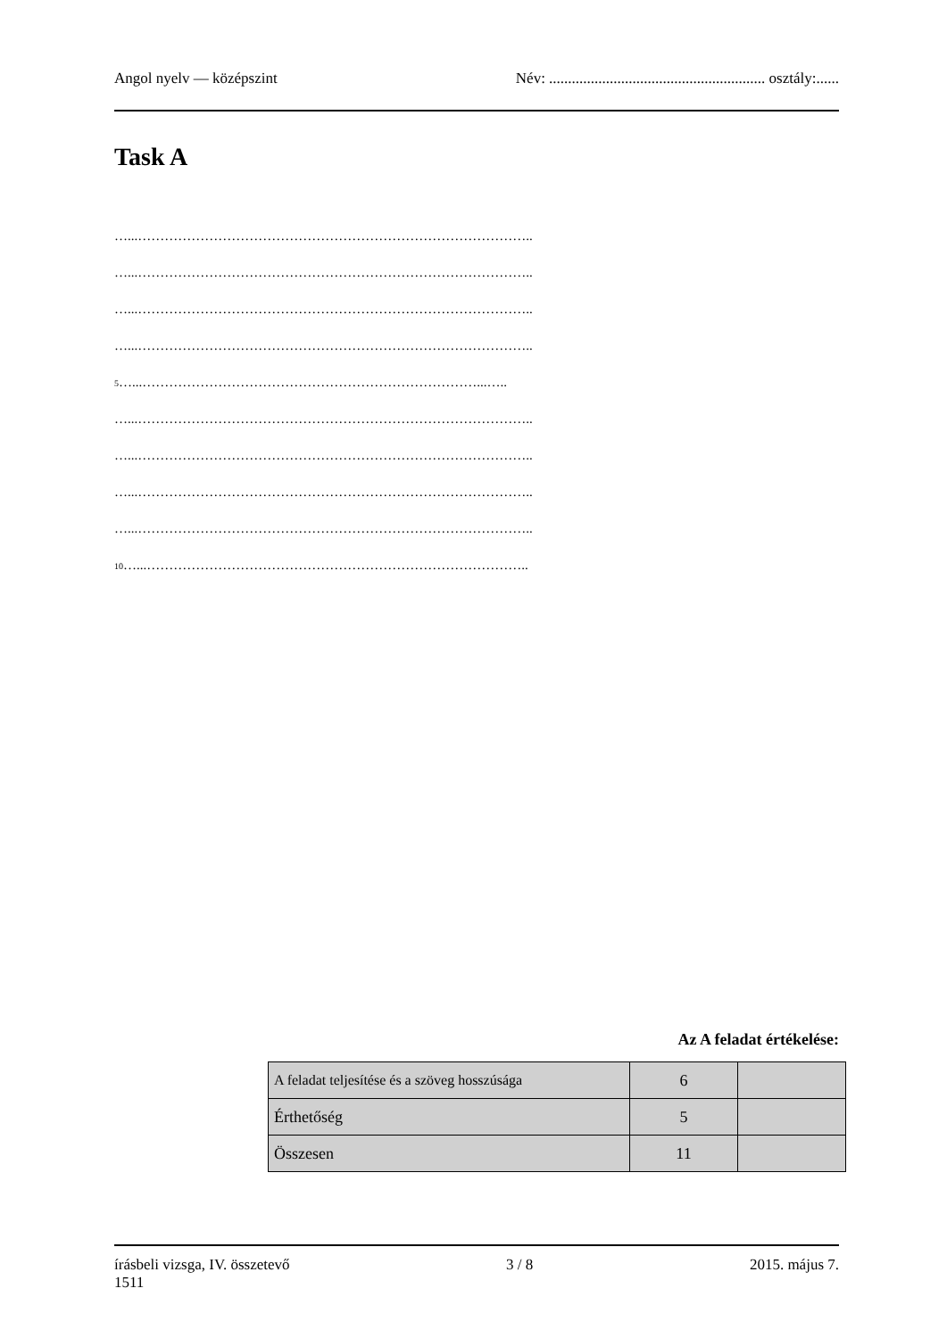Angol nyelv — középszint Név: ......................................................... osztály:......
Task A
…...……………………………………………………………………………..
…...……………………………………………………………………………..
…...……………………………………………………………………………..
…...……………………………………………………………………………..
5…...…………………………………………………………………...…..
…...……………………………………………………………………………..
…...……………………………………………………………………………..
…...……………………………………………………………………………..
…...……………………………………………………………………………..
10…...…………………………………………………………………………..
Az A feladat értékelése:
| A feladat teljesítése és a szöveg hosszúsága | 6 | |
| Érthetőség | 5 | |
| Összesen | 11 | |
írásbeli vizsga, IV. összetevő
1511 3 / 8 2015. május 7.